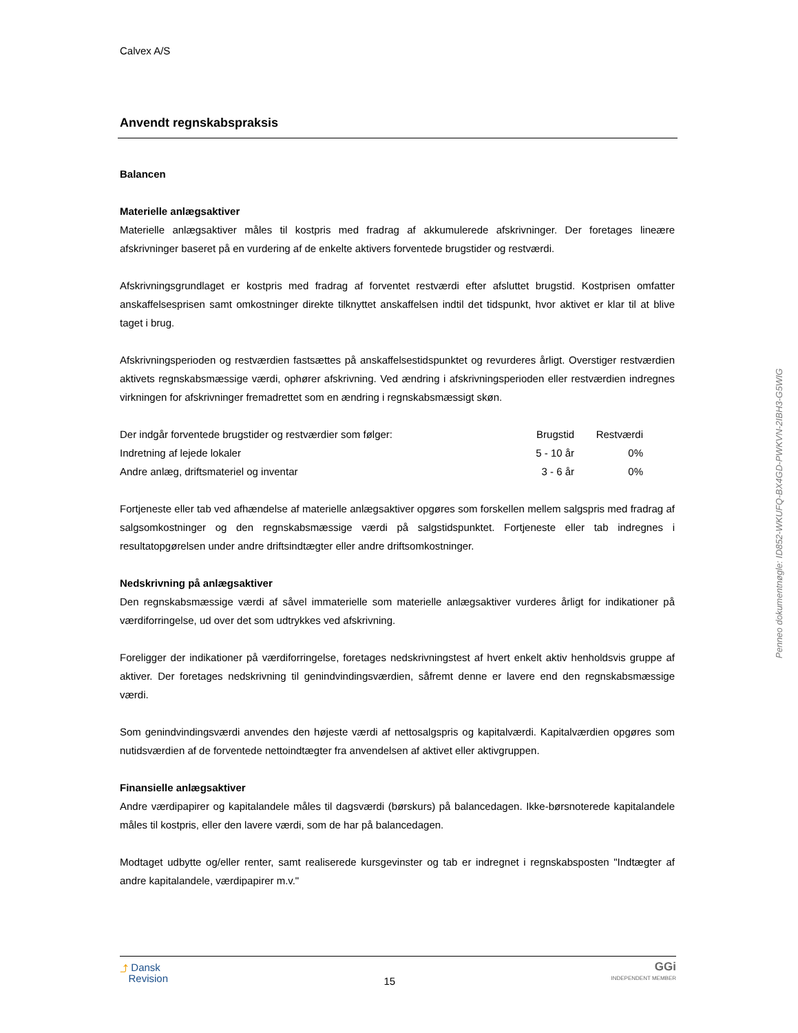Calvex A/S
Anvendt regnskabspraksis
Balancen
Materielle anlægsaktiver
Materielle anlægsaktiver måles til kostpris med fradrag af akkumulerede afskrivninger. Der foretages lineære afskrivninger baseret på en vurdering af de enkelte aktivers forventede brugstider og restværdi.
Afskrivningsgrundlaget er kostpris med fradrag af forventet restværdi efter afsluttet brugstid. Kostprisen omfatter anskaffelsesprisen samt omkostninger direkte tilknyttet anskaffelsen indtil det tidspunkt, hvor aktivet er klar til at blive taget i brug.
Afskrivningsperioden og restværdien fastsættes på anskaffelsestidspunktet og revurderes årligt. Overstiger restværdien aktivets regnskabsmæssige værdi, ophører afskrivning. Ved ændring i afskrivningsperioden eller restværdien indregnes virkningen for afskrivninger fremadrettet som en ændring i regnskabsmæssigt skøn.
| Der indgår forventede brugstider og restværdier som følger: | Brugstid | Restværdi |
| Indretning af lejede lokaler | 5 - 10 år | 0% |
| Andre anlæg, driftsmateriel og inventar | 3 - 6 år | 0% |
Fortjeneste eller tab ved afhændelse af materielle anlægsaktiver opgøres som forskellen mellem salgspris med fradrag af salgsomkostninger og den regnskabsmæssige værdi på salgstidspunktet. Fortjeneste eller tab indregnes i resultatopgørelsen under andre driftsindtægter eller andre driftsomkostninger.
Nedskrivning på anlægsaktiver
Den regnskabsmæssige værdi af såvel immaterielle som materielle anlægsaktiver vurderes årligt for indikationer på værdiforringelse, ud over det som udtrykkes ved afskrivning.
Foreligger der indikationer på værdiforringelse, foretages nedskrivningstest af hvert enkelt aktiv henholdsvis gruppe af aktiver. Der foretages nedskrivning til genindvindingsværdien, såfremt denne er lavere end den regnskabsmæssige værdi.
Som genindvindingsværdi anvendes den højeste værdi af nettosalgspris og kapitalværdi. Kapitalværdien opgøres som nutidsværdien af de forventede nettoindtægter fra anvendelsen af aktivet eller aktivgruppen.
Finansielle anlægsaktiver
Andre værdipapirer og kapitalandele måles til dagsværdi (børskurs) på balancedagen. Ikke-børsnoterede kapitalandele måles til kostpris, eller den lavere værdi, som de har på balancedagen.
Modtaget udbytte og/eller renter, samt realiserede kursgevinster og tab er indregnet i regnskabsposten "Indtægter af andre kapitalandele, værdipapirer m.v."
Penneo dokumentnøgle: ID852-WKUFQ-BX4GD-PWKVN-2IBH3-G5WIG
⤴ Dansk
Revision
15
GGi
INDEPENDENT MEMBER